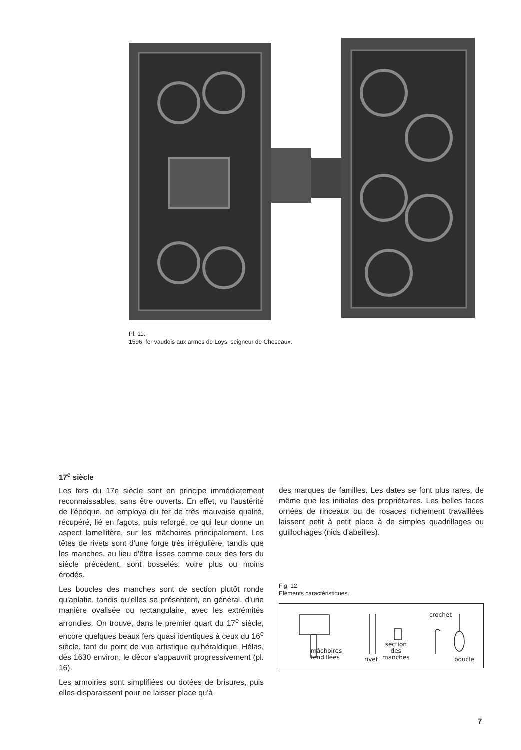Pl. 11.
1596, fer vaudois aux armes de Loys, seigneur de Cheseaux.
17<sup>e</sup> siècle
Les fers du 17e siècle sont en principe immédiatement reconnaissables, sans être ouverts. En effet, vu l'austérité de l'époque, on employa du fer de très mauvaise qualité, récupéré, lié en fagots, puis reforgé, ce qui leur donne un aspect lamellifère, sur les mâchoires principalement. Les têtes de rivets sont d'une forge très irrégulière, tandis que les manches, au lieu d'être lisses comme ceux des fers du siècle précédent, sont bosselés, voire plus ou moins érodés.
Les boucles des manches sont de section plutôt ronde qu'aplatie, tandis qu'elles se présentent, en général, d'une manière ovalisée ou rectangulaire, avec les extrémités arrondies. On trouve, dans le premier quart du 17<sup>e</sup> siècle, encore quelques beaux fers quasi identiques à ceux du 16<sup>e</sup> siècle, tant du point de vue artistique qu'héraldique. Hélas, dès 1630 environ, le décor s'appauvrit progressivement (pl. 16).
Les armoiries sont simplifiées ou dotées de brisures, puis elles disparaissent pour ne laisser place qu'à
des marques de familles. Les dates se font plus rares, de même que les initiales des propriétaires. Les belles faces ornées de rinceaux ou de rosaces richement travaillées laissent petit à petit place à de simples quadrillages ou guillochages (nids d'abeilles).
Fig. 12.
Eléments caractéristiques.
crochet
mâchoires
fendillées rivet
section
des
manches boucle
7